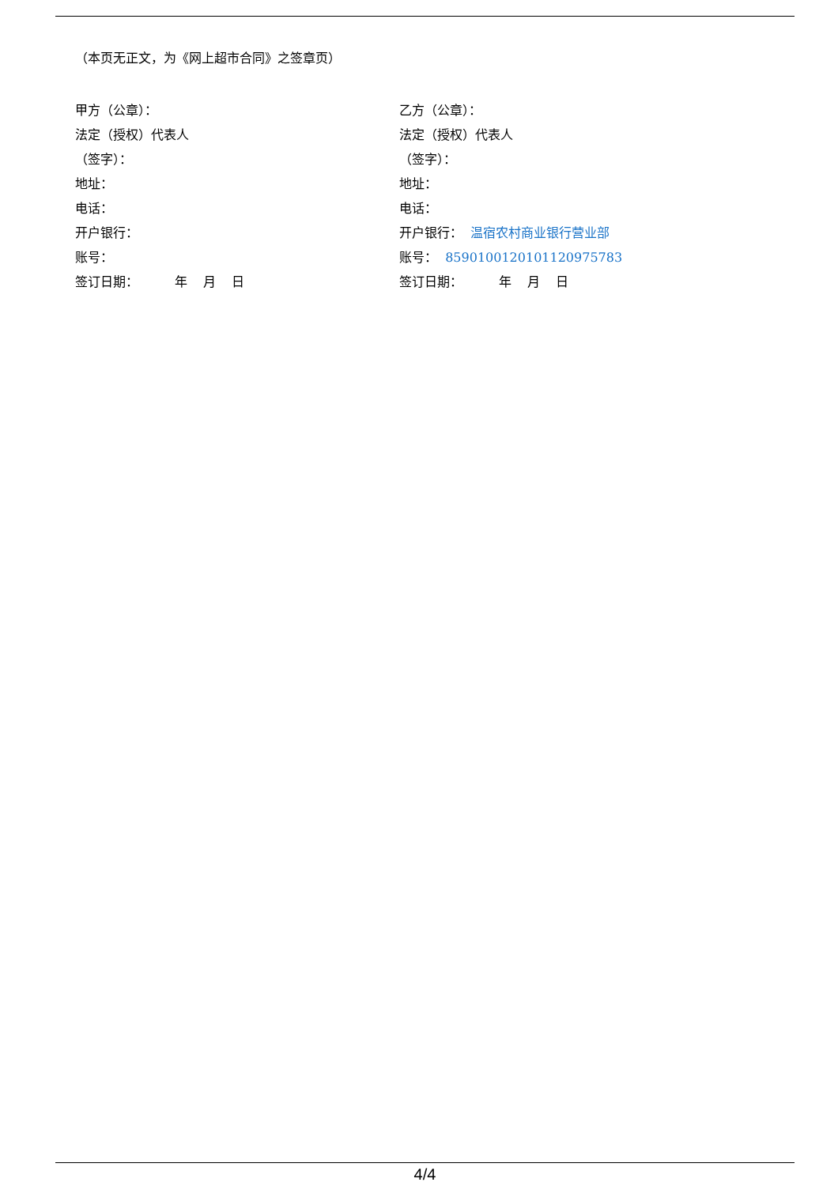（本页无正文，为《网上超市合同》之签章页）
甲方（公章）：
法定（授权）代表人
（签字）：
地址：
电话：
开户银行：
账号：
签订日期： 年 月 日
乙方（公章）：
法定（授权）代表人
（签字）：
地址：
电话：
开户银行： 温宿农村商业银行营业部
账号： 8590100120101120975783
签订日期： 年 月 日
4/4